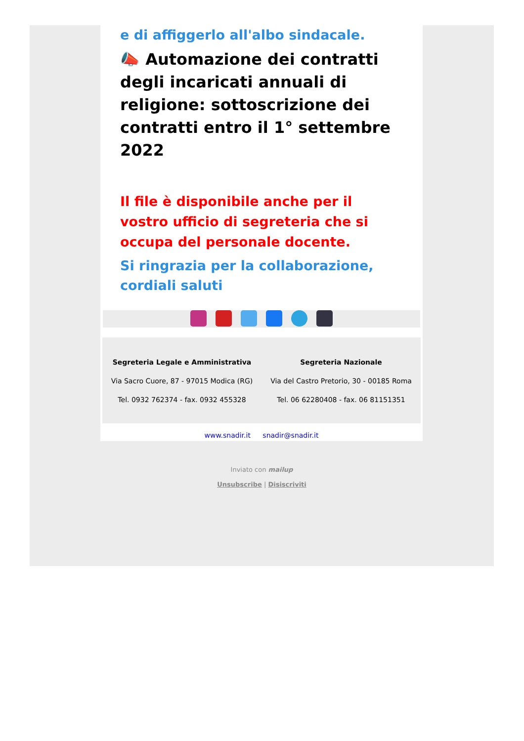e di affiggerlo all'albo sindacale.
📣 Automazione dei contratti degli incaricati annuali di religione: sottoscrizione dei contratti entro il 1° settembre 2022
Il file è disponibile anche per il vostro ufficio di segreteria che si occupa del personale docente.
Si ringrazia per la collaborazione, cordiali saluti
Segreteria Legale e Amministrativa
Via Sacro Cuore, 87 - 97015 Modica (RG)
Tel. 0932 762374 - fax. 0932 455328
Segreteria Nazionale
Via del Castro Pretorio, 30 - 00185 Roma
Tel. 06 62280408 - fax. 06 81151351
www.snadir.it snadir@snadir.it
Inviato con mailup
Unsubscribe | Disiscriviti